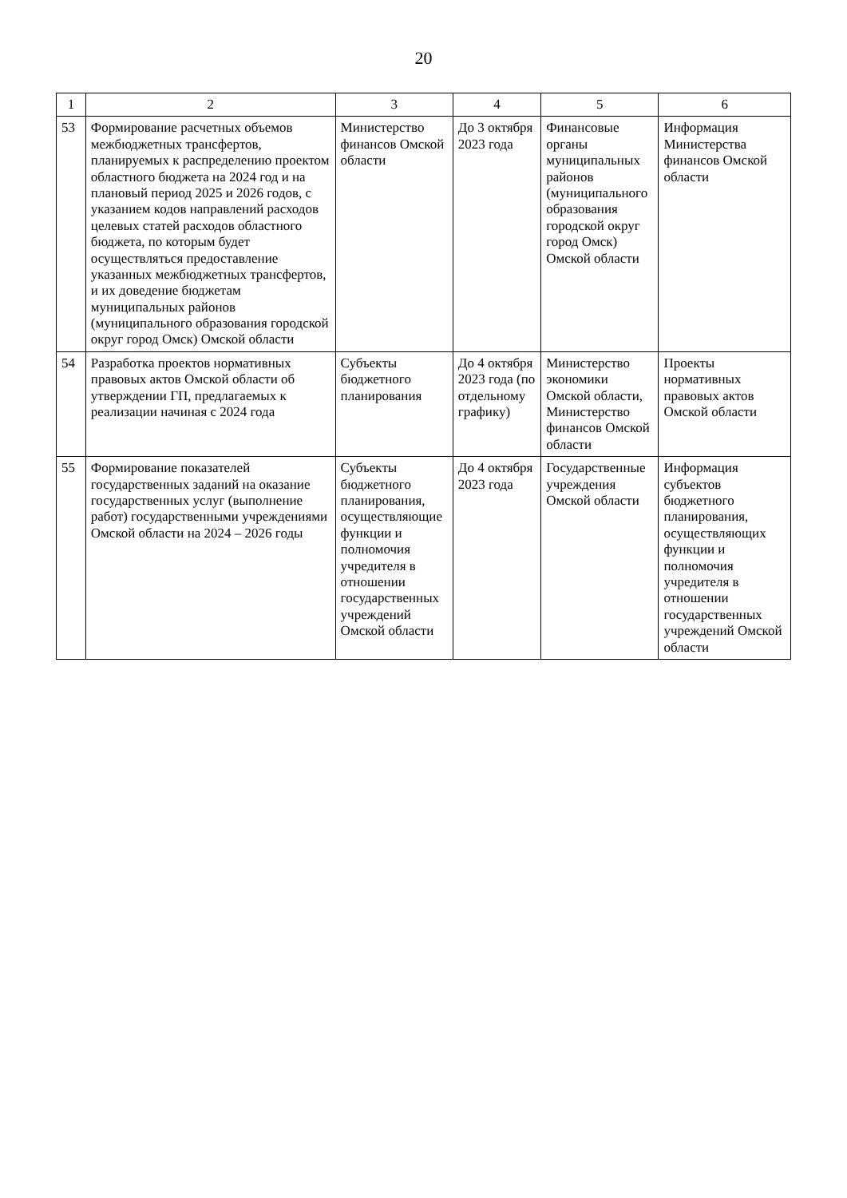20
| 1 | 2 | 3 | 4 | 5 | 6 |
| --- | --- | --- | --- | --- | --- |
| 53 | Формирование расчетных объемов межбюджетных трансфертов, планируемых к распределению проектом областного бюджета на 2024 год и на плановый период 2025 и 2026 годов, с указанием кодов направлений расходов целевых статей расходов областного бюджета, по которым будет осуществляться предоставление указанных межбюджетных трансфертов, и их доведение бюджетам муниципальных районов (муниципального образования городской округ город Омск) Омской области | Министерство финансов Омской области | До 3 октября 2023 года | Финансовые органы муниципальных районов (муниципального образования городской округ город Омск) Омской области | Информация Министерства финансов Омской области |
| 54 | Разработка проектов нормативных правовых актов Омской области об утверждении ГП, предлагаемых к реализации начиная с 2024 года | Субъекты бюджетного планирования | До 4 октября 2023 года (по отдельному графику) | Министерство экономики Омской области, Министерство финансов Омской области | Проекты нормативных правовых актов Омской области |
| 55 | Формирование показателей государственных заданий на оказание государственных услуг (выполнение работ) государственными учреждениями Омской области на 2024 – 2026 годы | Субъекты бюджетного планирования, осуществляющие функции и полномочия учредителя в отношении государственных учреждений Омской области | До 4 октября 2023 года | Государственные учреждения Омской области | Информация субъектов бюджетного планирования, осуществляющих функции и полномочия учредителя в отношении государственных учреждений Омской области |